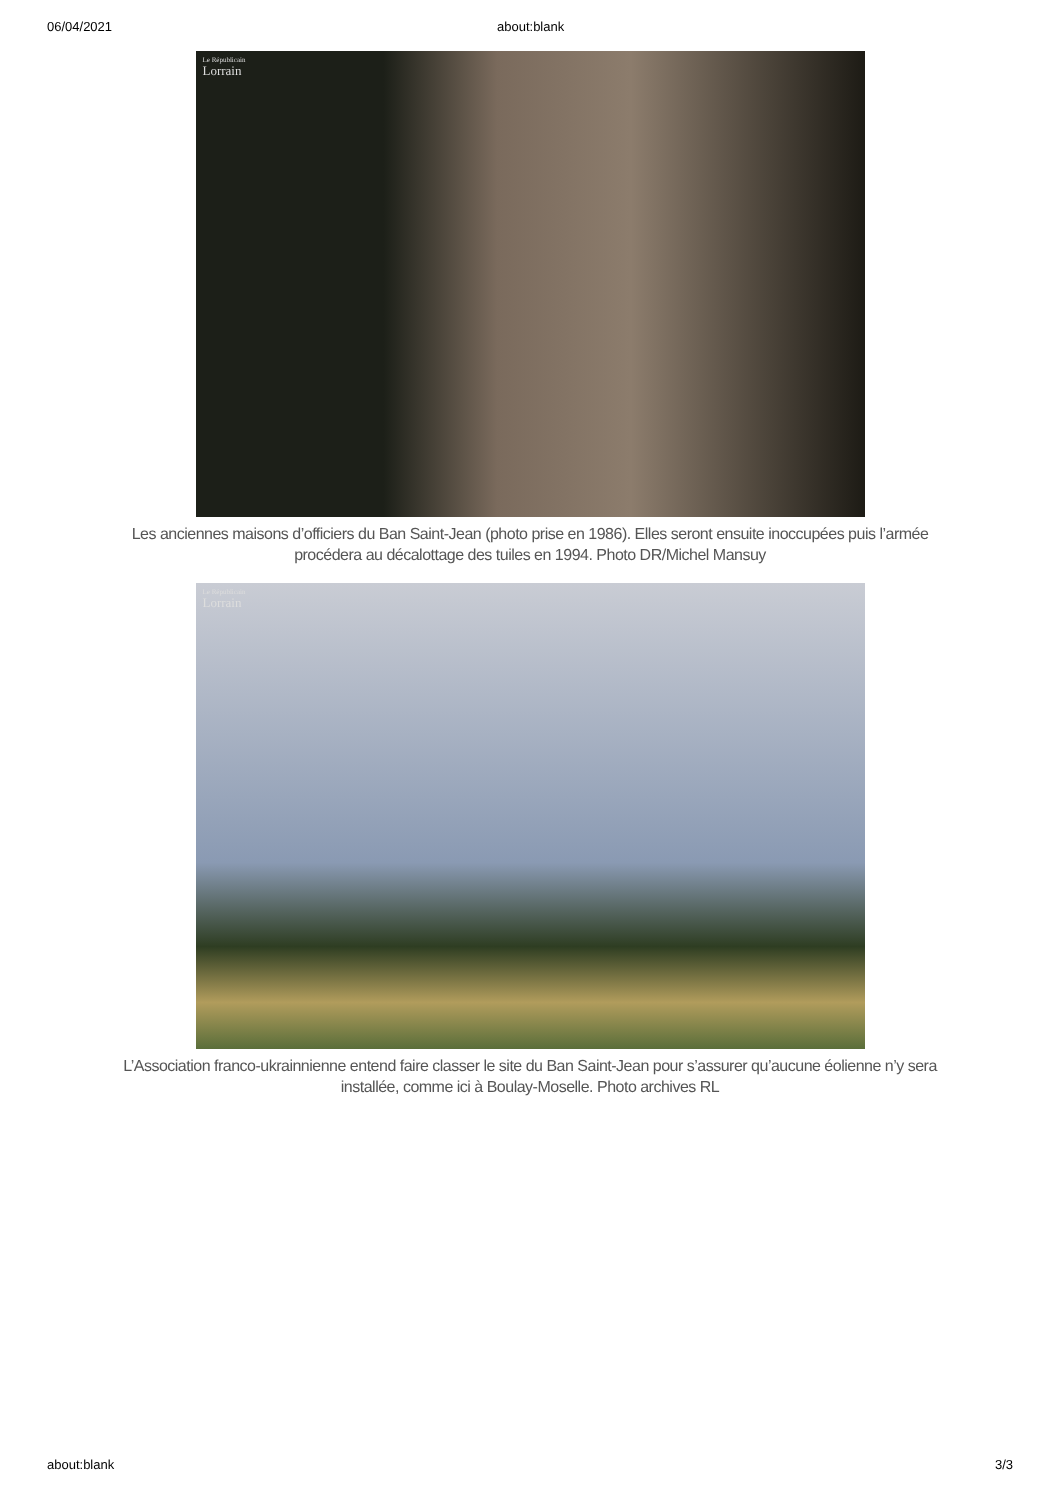06/04/2021 about:blank
Le Républicain
Lorrain
Les anciennes maisons d’officiers du Ban Saint-Jean (photo prise en 1986). Elles seront ensuite inoccupées puis l’armée procédera au décalottage des tuiles en 1994. Photo DR/Michel Mansuy
Le Républicain
Lorrain
L’Association franco-ukrainnienne entend faire classer le site du Ban Saint-Jean pour s’assurer qu’aucune éolienne n’y sera installée, comme ici à Boulay-Moselle. Photo archives RL
about:blank 3/3